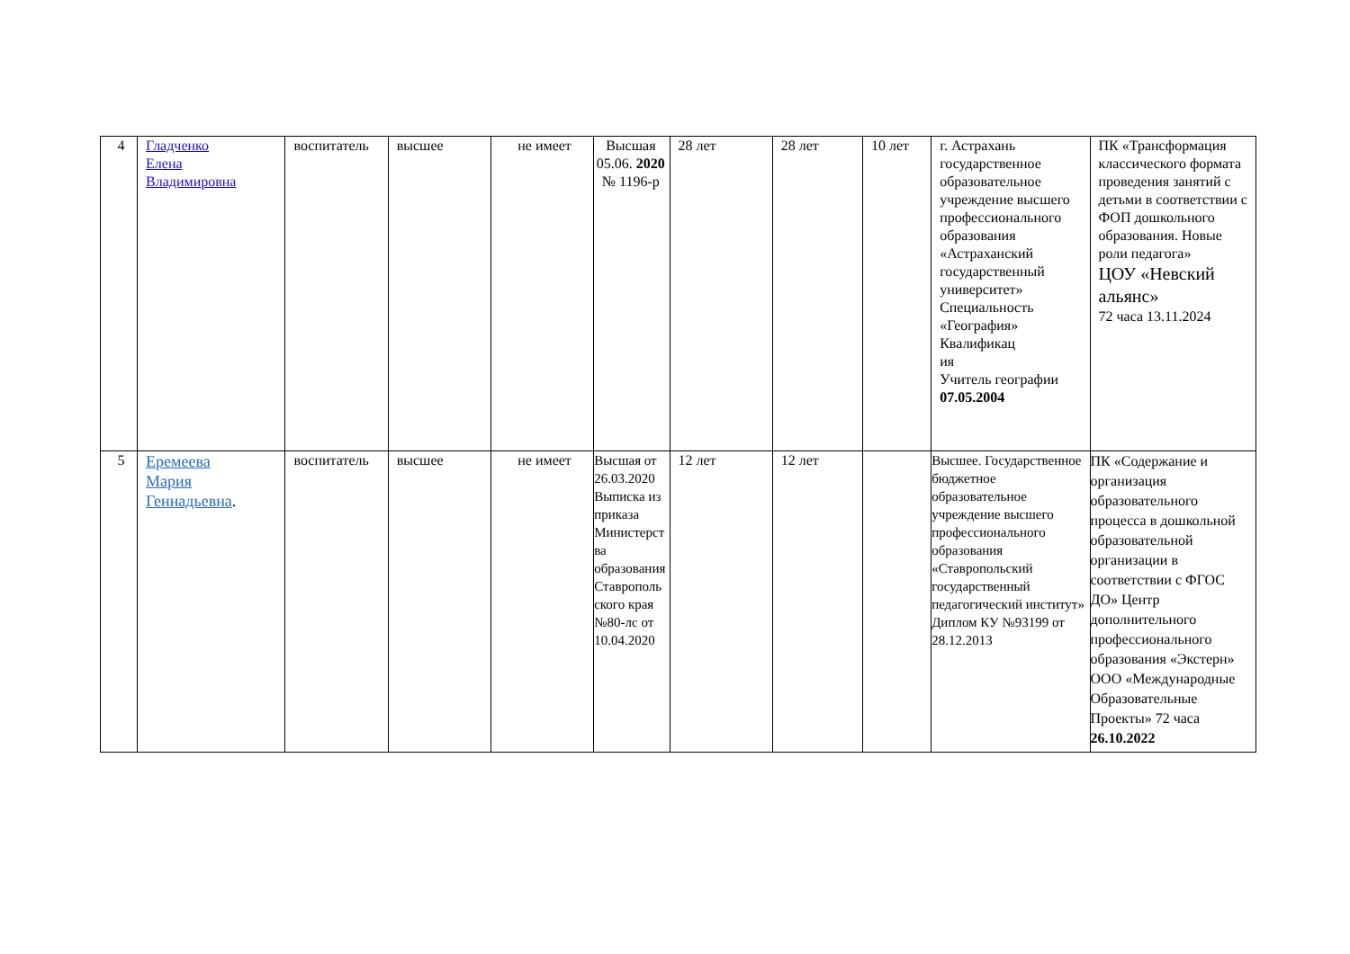| 4 | Гладченко Елена Владимировна | воспитатель | высшее | не имеет | Высшая 05.06. 2020 № 1196-р | 28 лет | 28 лет | 10 лет | г. Астрахань государственное образовательное учреждение высшего профессионального образования «Астраханский государственный университет» Специальность «География» Квалификац ия Учитель географии 07.05.2004 | ПК «Трансформация классического формата проведения занятий с детьми в соответствии с ФОП дошкольного образования. Новые роли педагога» ЦОУ «Невский альянс» 72 часа 13.11.2024 |
| 5 | Еремеева Мария Геннадьевна . | воспитатель | высшее | не имеет | Высшая от 26.03.2020 Выписка из приказа Министерст ва образования Ставрополь ского края №80-лс от 10.04.2020 | 12 лет | 12 лет | | Высшее. Государственное бюджетное образовательное учреждение высшего профессионального образования «Ставропольский государственный педагогический институт» Диплом КУ №93199 от 28.12.2013 | ПК «Содержание и организация образовательного процесса в дошкольной образовательной организации в соответствии с ФГОС ДО» Центр дополнительного профессионального образования «Экстерн» ООО «Международные Образовательные Проекты» 72 часа 26.10.2022 |